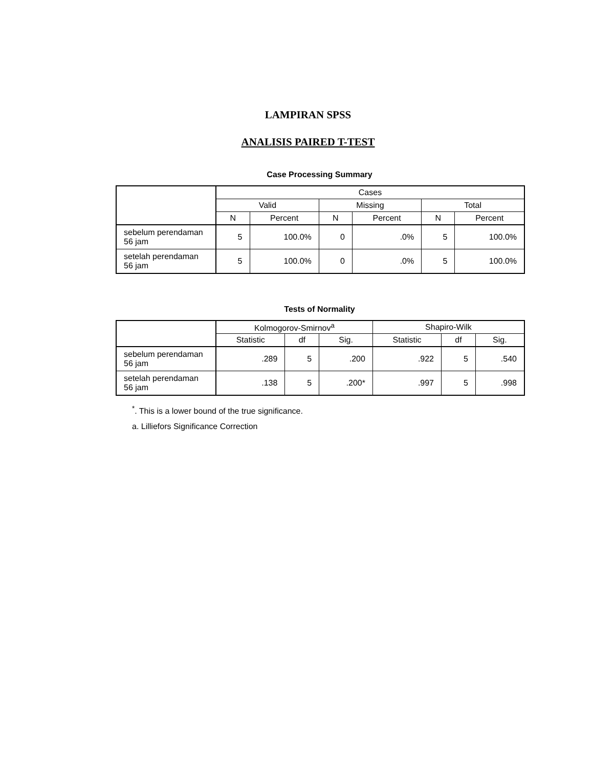LAMPIRAN SPSS
ANALISIS PAIRED T-TEST
Case Processing Summary
| | Cases | | | | | |
| | Valid | | Missing | | Total | |
| | N | Percent | N | Percent | N | Percent |
| sebelum perendaman 56 jam | 5 | 100.0% | 0 | .0% | 5 | 100.0% |
| setelah perendaman 56 jam | 5 | 100.0% | 0 | .0% | 5 | 100.0% |
Tests of Normality
| | Kolmogorov-Smirnov<sup>a</sup> | | | Shapiro-Wilk | | |
| | Statistic | df | Sig. | Statistic | df | Sig. |
| sebelum perendaman 56 jam | .289 | 5 | .200 | .922 | 5 | .540 |
| setelah perendaman 56 jam | .138 | 5 | .200* | .997 | 5 | .998 |
<sup>*</sup>. This is a lower bound of the true significance.
a. Lilliefors Significance Correction